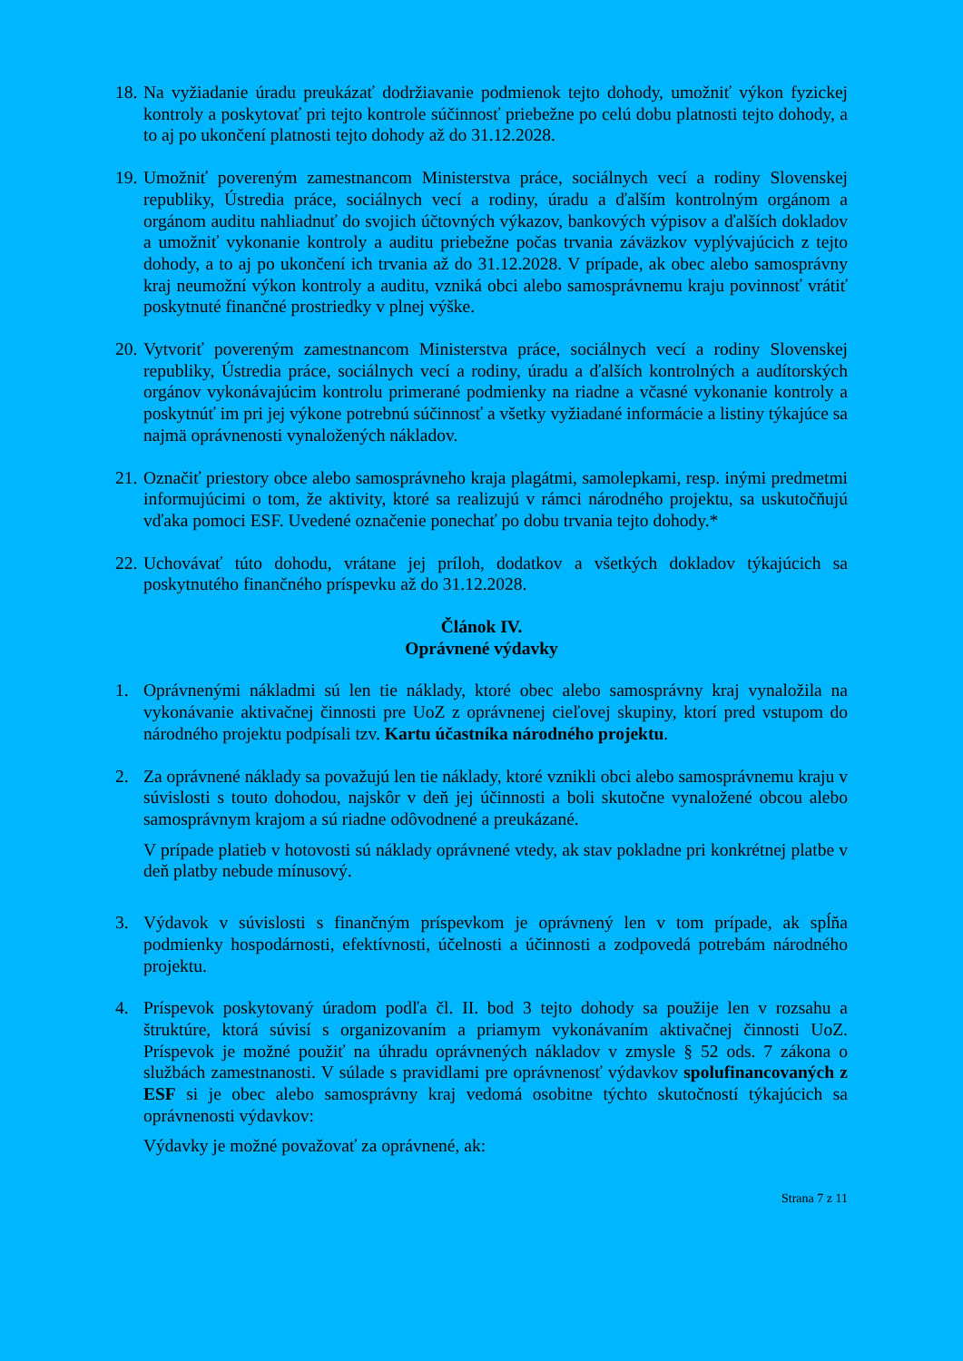18.
Na vyžiadanie úradu preukázať dodržiavanie podmienok tejto dohody, umožniť výkon fyzickej kontroly a poskytovať pri tejto kontrole súčinnosť priebežne po celú dobu platnosti tejto dohody, a to aj po ukončení platnosti tejto dohody až do 31.12.2028.
19.
Umožniť povereným zamestnancom Ministerstva práce, sociálnych vecí a rodiny Slovenskej republiky, Ústredia práce, sociálnych vecí a rodiny, úradu a ďalším kontrolným orgánom a orgánom auditu nahliadnuť do svojich účtovných výkazov, bankových výpisov a ďalších dokladov a umožniť vykonanie kontroly a auditu priebežne počas trvania záväzkov vyplývajúcich z tejto dohody, a to aj po ukončení ich trvania až do 31.12.2028. V prípade, ak obec alebo samosprávny kraj neumožní výkon kontroly a auditu, vzniká obci alebo samosprávnemu kraju povinnosť vrátiť poskytnuté finančné prostriedky v plnej výške.
20.
Vytvoriť povereným zamestnancom Ministerstva práce, sociálnych vecí a rodiny Slovenskej republiky, Ústredia práce, sociálnych vecí a rodiny, úradu a ďalších kontrolných a audítorských orgánov vykonávajúcim kontrolu primerané podmienky na riadne a včasné vykonanie kontroly a poskytnúť im pri jej výkone potrebnú súčinnosť a všetky vyžiadané informácie a listiny týkajúce sa najmä oprávnenosti vynaložených nákladov.
21.
Označiť priestory obce alebo samosprávneho kraja plagátmi, samolepkami, resp. inými predmetmi informujúcimi o tom, že aktivity, ktoré sa realizujú v rámci národného projektu, sa uskutočňujú vďaka pomoci ESF. Uvedené označenie ponechať po dobu trvania tejto dohody.*
22.
Uchovávať túto dohodu, vrátane jej príloh, dodatkov a všetkých dokladov týkajúcich sa poskytnutého finančného príspevku až do 31.12.2028.
Článok IV.
Oprávnené výdavky
1. Oprávnenými nákladmi sú len tie náklady, ktoré obec alebo samosprávny kraj vynaložila na vykonávanie aktivačnej činnosti pre UoZ z oprávnenej cieľovej skupiny, ktorí pred vstupom do národného projektu podpísali tzv. Kartu účastníka národného projektu.
2. Za oprávnené náklady sa považujú len tie náklady, ktoré vznikli obci alebo samosprávnemu kraju v súvislosti s touto dohodou, najskôr v deň jej účinnosti a boli skutočne vynaložené obcou alebo samosprávnym krajom a sú riadne odôvodnené a preukázané.
V prípade platieb v hotovosti sú náklady oprávnené vtedy, ak stav pokladne pri konkrétnej platbe v deň platby nebude mínusový.
3. Výdavok v súvislosti s finančným príspevkom je oprávnený len v tom prípade, ak spĺňa podmienky hospodárnosti, efektívnosti, účelnosti a účinnosti a zodpovedá potrebám národného projektu.
4. Príspevok poskytovaný úradom podľa čl. II. bod 3 tejto dohody sa použije len v rozsahu a štruktúre, ktorá súvisí s organizovaním a priamym vykonávaním aktivačnej činnosti UoZ. Príspevok je možné použiť na úhradu oprávnených nákladov v zmysle § 52 ods. 7 zákona o službách zamestnanosti. V súlade s pravidlami pre oprávnenosť výdavkov spolufinancovaných z ESF si je obec alebo samosprávny kraj vedomá osobitne týchto skutočností týkajúcich sa oprávnenosti výdavkov:
Výdavky je možné považovať za oprávnené, ak:
Strana 7 z 11